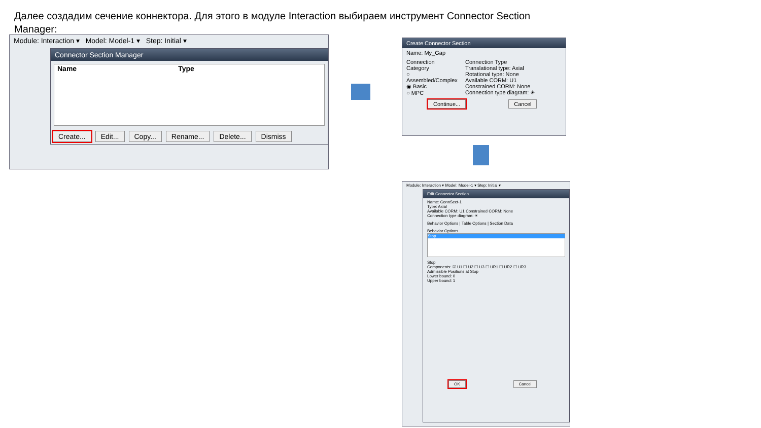Далее создадим сечение коннектора. Для этого в модуле Interaction выбираем инструмент Connector Section Manager:
Module: Interaction ▾ Model: Model-1 ▾ Step: Initial ▾
Connector Section Manager
Name Type
Create... Edit... Copy... Rename... Delete... Dismiss
Create Connector Section
Name: My_Gap
Connection Category
○ Assembled/Complex
◉ Basic
○ MPC
Connection Type
Translational type: Axial
Rotational type: None
Available CORM: U1
Constrained CORM: None
Connection type diagram: ☀
Continue... Cancel
Module: Interaction ▾ Model: Model-1 ▾ Step: Initial ▾
Edit Connector Section
Name: ConnSect-1
Type: Axial
Available CORM: U1 Constrained CORM: None
Connection type diagram: ☀
Behavior Options | Table Options | Section Data
Behavior Options
Stop
Stop
Components: ☑ U1 ☐ U2 ☐ U3 ☐ UR1 ☐ UR2 ☐ UR3
Admissible Positions at Stop
Lower bound: 0
Upper bound: 1
OK Cancel